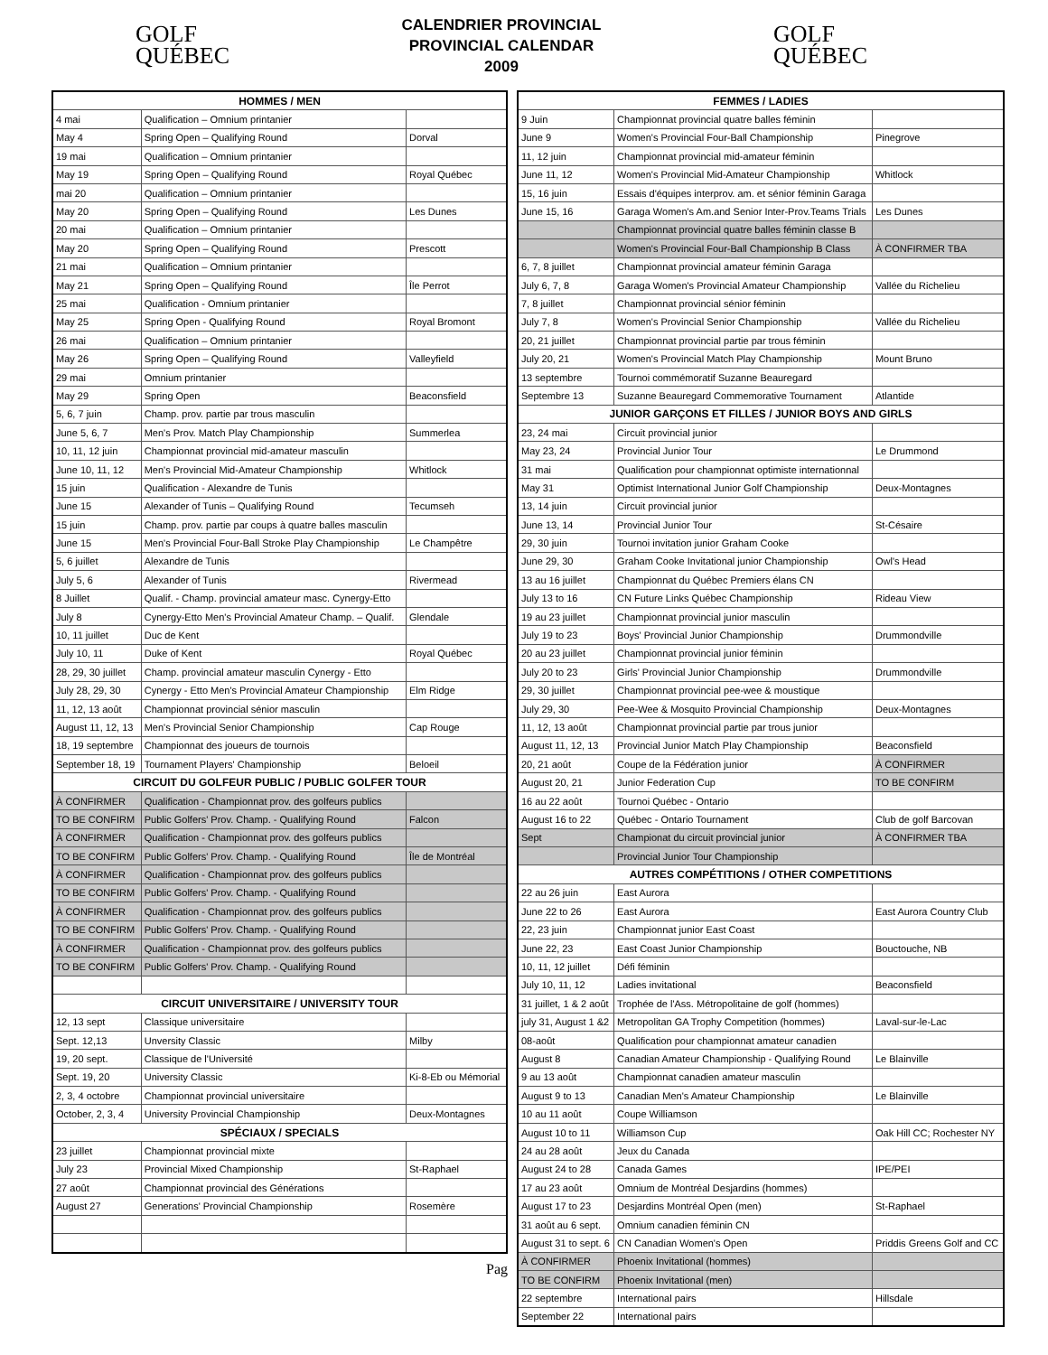GOLF
QUÉBEC
CALENDRIER PROVINCIAL
PROVINCIAL CALENDAR
2009
GOLF
QUÉBEC
| HOMMES / MEN | | |
| --- | --- | --- |
| 4 mai | Qualification – Omnium printanier | |
| May 4 | Spring Open – Qualifying Round | Dorval |
| 19 mai | Qualification – Omnium printanier | |
| May 19 | Spring Open – Qualifying Round | Royal Québec |
| mai 20 | Qualification – Omnium printanier | |
| May 20 | Spring Open – Qualifying Round | Les Dunes |
| 20 mai | Qualification – Omnium printanier | |
| May 20 | Spring Open – Qualifying Round | Prescott |
| 21 mai | Qualification – Omnium printanier | |
| May 21 | Spring Open – Qualifying Round | Île Perrot |
| 25 mai | Qualification - Omnium printanier | |
| May 25 | Spring Open - Qualifying Round | Royal Bromont |
| 26 mai | Qualification – Omnium printanier | |
| May 26 | Spring Open – Qualifying Round | Valleyfield |
| 29 mai | Omnium printanier | |
| May 29 | Spring Open | Beaconsfield |
| 5, 6, 7 juin | Champ. prov. partie par trous masculin | |
| June 5, 6, 7 | Men's Prov. Match Play Championship | Summerlea |
| 10, 11, 12 juin | Championnat provincial mid-amateur masculin | |
| June 10, 11, 12 | Men's Provincial Mid-Amateur Championship | Whitlock |
| 15 juin | Qualification - Alexandre de Tunis | |
| June 15 | Alexander of Tunis – Qualifying Round | Tecumseh |
| 15 juin | Champ. prov. partie par coups à quatre balles masculin | |
| June 15 | Men's Provincial Four-Ball Stroke Play Championship | Le Champêtre |
| 5, 6 juillet | Alexandre de Tunis | |
| July 5, 6 | Alexander of Tunis | Rivermead |
| 8 Juillet | Qualif. - Champ. provincial amateur masc. Cynergy-Etto | |
| July 8 | Cynergy-Etto Men's Provincial Amateur Champ. – Qualif. | Glendale |
| 10, 11 juillet | Duc de Kent | |
| July 10, 11 | Duke of Kent | Royal Québec |
| 28, 29, 30 juillet | Champ. provincial amateur masculin Cynergy - Etto | |
| July 28, 29, 30 | Cynergy - Etto Men's Provincial Amateur Championship | Elm Ridge |
| 11, 12, 13 août | Championnat provincial sénior masculin | |
| August 11, 12, 13 | Men's Provincial Senior Championship | Cap Rouge |
| 18, 19 septembre | Championnat des joueurs de tournois | |
| September 18, 19 | Tournament Players' Championship | Beloeil |
| CIRCUIT DU GOLFEUR PUBLIC / PUBLIC GOLFER TOUR | | |
| À CONFIRMER | Qualification - Championnat prov. des golfeurs publics | |
| TO BE CONFIRM | Public Golfers' Prov. Champ. - Qualifying Round | Falcon |
| À CONFIRMER | Qualification - Championnat prov. des golfeurs publics | |
| TO BE CONFIRM | Public Golfers' Prov. Champ. - Qualifying Round | Île de Montréal |
| À CONFIRMER | Qualification - Championnat prov. des golfeurs publics | |
| TO BE CONFIRM | Public Golfers' Prov. Champ. - Qualifying Round | |
| À CONFIRMER | Qualification - Championnat prov. des golfeurs publics | |
| TO BE CONFIRM | Public Golfers' Prov. Champ. - Qualifying Round | |
| À CONFIRMER | Qualification - Championnat prov. des golfeurs publics | |
| TO BE CONFIRM | Public Golfers' Prov. Champ. - Qualifying Round | |
| CIRCUIT UNIVERSITAIRE / UNIVERSITY TOUR | | |
| 12, 13 sept | Classique universitaire | |
| Sept. 12,13 | Unversity Classic | Milby |
| 19, 20 sept. | Classique de l'Université | |
| Sept. 19, 20 | University Classic | Ki-8-Eb ou Mémorial |
| 2, 3, 4 octobre | Championnat provincial universitaire | |
| October, 2, 3, 4 | University Provincial Championship | Deux-Montagnes |
| SPÉCIAUX / SPECIALS | | |
| 23 juillet | Championnat provincial mixte | |
| July 23 | Provincial Mixed Championship | St-Raphael |
| 27 août | Championnat provincial des Générations | |
| August 27 | Generations' Provincial Championship | Rosemère |
Pag
| FEMMES / LADIES | | |
| --- | --- | --- |
| 9 Juin | Championnat provincial quatre balles féminin | |
| June 9 | Women's Provincial Four-Ball Championship | Pinegrove |
| 11, 12 juin | Championnat provincial mid-amateur féminin | |
| June 11, 12 | Women's Provincial Mid-Amateur Championship | Whitlock |
| 15, 16 juin | Essais d'équipes interprov. am. et sénior féminin Garaga | |
| June 15, 16 | Garaga Women's Am.and Senior Inter-Prov.Teams Trials | Les Dunes |
| | Championnat provincial quatre balles féminin classe B | |
| | Women's Provincial Four-Ball Championship B Class | À CONFIRMER TBA |
| 6, 7, 8 juillet | Championnat provincial amateur féminin Garaga | |
| July 6, 7, 8 | Garaga Women's Provincial Amateur Championship | Vallée du Richelieu |
| 7, 8 juillet | Championnat provincial sénior féminin | |
| July 7, 8 | Women's Provincial Senior Championship | Vallée du Richelieu |
| 20, 21 juillet | Championnat provincial partie par trous féminin | |
| July 20, 21 | Women's Provincial Match Play Championship | Mount Bruno |
| 13 septembre | Tournoi commémoratif Suzanne Beauregard | |
| Septembre 13 | Suzanne Beauregard Commemorative Tournament | Atlantide |
| JUNIOR GARÇONS ET FILLES / JUNIOR BOYS AND GIRLS | | |
| 23, 24 mai | Circuit provincial junior | |
| May 23, 24 | Provincial Junior Tour | Le Drummond |
| 31 mai | Qualification pour championnat optimiste internationnal | |
| May 31 | Optimist International Junior Golf Championship | Deux-Montagnes |
| 13, 14 juin | Circuit provincial junior | |
| June 13, 14 | Provincial Junior Tour | St-Césaire |
| 29, 30 juin | Tournoi invitation junior Graham Cooke | |
| June 29, 30 | Graham Cooke Invitational junior Championship | Owl's Head |
| 13 au 16 juillet | Championnat du Québec Premiers élans CN | |
| July 13 to 16 | CN Future Links Québec Championship | Rideau View |
| 19 au 23 juillet | Championnat provincial junior masculin | |
| July 19 to 23 | Boys' Provincial Junior Championship | Drummondville |
| 20 au 23 juillet | Championnat provincial junior féminin | |
| July 20 to 23 | Girls' Provincial Junior Championship | Drummondville |
| 29, 30 juillet | Championnat provincial pee-wee & moustique | |
| July 29, 30 | Pee-Wee & Mosquito Provincial Championship | Deux-Montagnes |
| 11, 12, 13 août | Championnat provincial partie par trous junior | |
| August 11, 12, 13 | Provincial Junior Match Play Championship | Beaconsfield |
| 20, 21 août | Coupe de la Fédération junior | À CONFIRMER |
| August 20, 21 | Junior Federation Cup | TO BE CONFIRM |
| 16 au 22 août | Tournoi Québec - Ontario | |
| August 16 to 22 | Québec - Ontario Tournament | Club de golf Barcovan |
| Sept | Championat du circuit provincial junior | À CONFIRMER TBA |
| | Provincial Junior Tour Championship | |
| AUTRES COMPÉTITIONS / OTHER COMPETITIONS | | |
| 22 au 26 juin | East Aurora | |
| June 22 to 26 | East Aurora | East Aurora Country Club |
| 22, 23 juin | Championnat junior East Coast | |
| June 22, 23 | East Coast Junior Championship | Bouctouche, NB |
| 10, 11, 12 juillet | Défi féminin | |
| July 10, 11, 12 | Ladies invitational | Beaconsfield |
| 31 juillet, 1 & 2 août | Trophée de l'Ass. Métropolitaine de golf (hommes) | |
| july 31, August 1 &2 | Metropolitan GA Trophy Competition (hommes) | Laval-sur-le-Lac |
| 08-août | Qualification pour championnat amateur canadien | |
| August 8 | Canadian Amateur Championship - Qualifying Round | Le Blainville |
| 9 au 13 août | Championnat canadien amateur masculin | |
| August 9 to 13 | Canadian Men's Amateur Championship | Le Blainville |
| 10 au 11 août | Coupe Williamson | |
| August 10 to 11 | Williamson Cup | Oak Hill CC; Rochester NY |
| 24 au 28 août | Jeux du Canada | |
| August 24 to 28 | Canada Games | IPE/PEI |
| 17 au 23 août | Omnium de Montréal Desjardins (hommes) | |
| August 17 to 23 | Desjardins Montréal Open (men) | St-Raphael |
| 31 août au 6 sept. | Omnium canadien féminin CN | |
| August 31 to sept. 6 | CN Canadian Women's Open | Priddis Greens Golf and CC |
| À CONFIRMER | Phoenix Invitational (hommes) | |
| TO BE CONFIRM | Phoenix Invitational (men) | |
| 22 septembre | International pairs | Hillsdale |
| September 22 | International pairs | |